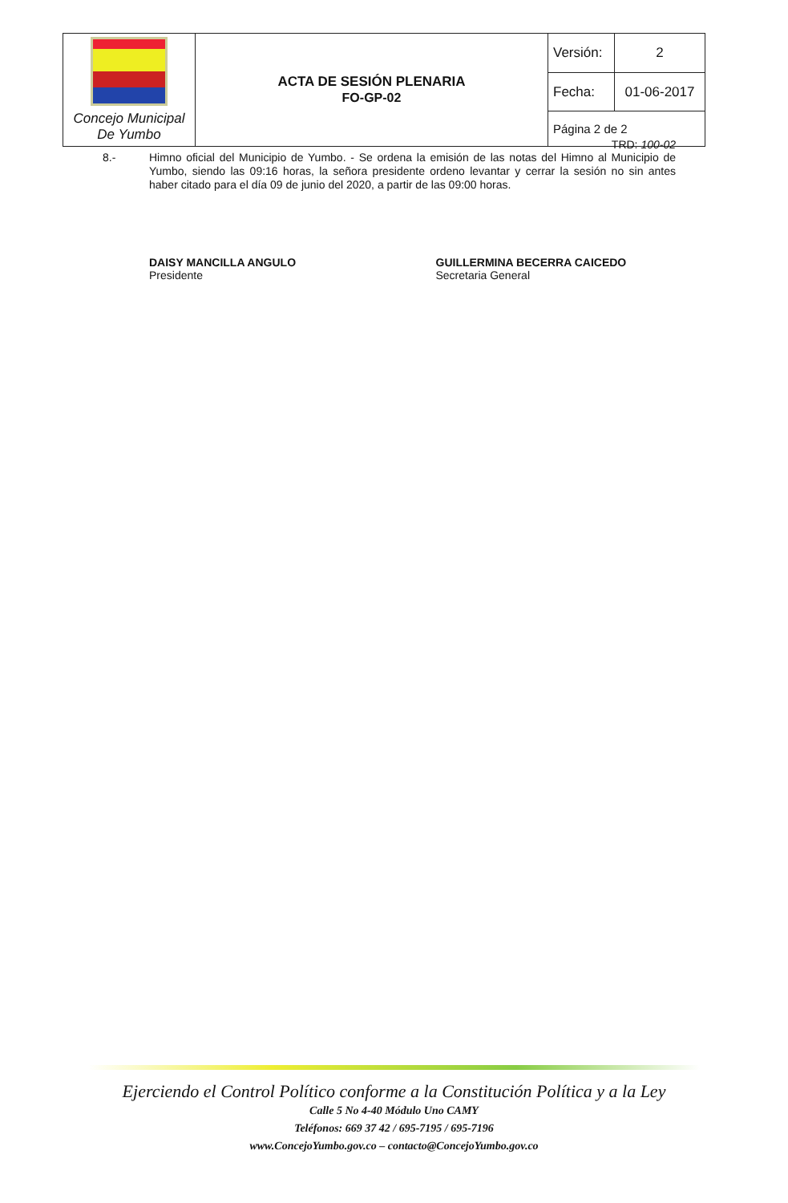| Concejo Municipal De Yumbo | ACTA DE SESIÓN PLENARIA FO-GP-02 | Versión: | 2 |
| | | Fecha: | 01-06-2017 |
| | | Página 2 de 2 | |
TRD: 100-02
8.- Himno oficial del Municipio de Yumbo. - Se ordena la emisión de las notas del Himno al Municipio de Yumbo, siendo las 09:16 horas, la señora presidente ordeno levantar y cerrar la sesión no sin antes haber citado para el día 09 de junio del 2020, a partir de las 09:00 horas.
DAISY MANCILLA ANGULO
Presidente
GUILLERMINA BECERRA CAICEDO
Secretaria General
Ejerciendo el Control Político conforme a la Constitución Política y a la Ley
Calle 5 No 4-40 Módulo Uno CAMY
Teléfonos: 669 37 42 / 695-7195 / 695-7196
www.ConcejoYumbo.gov.co – contacto@ConcejoYumbo.gov.co